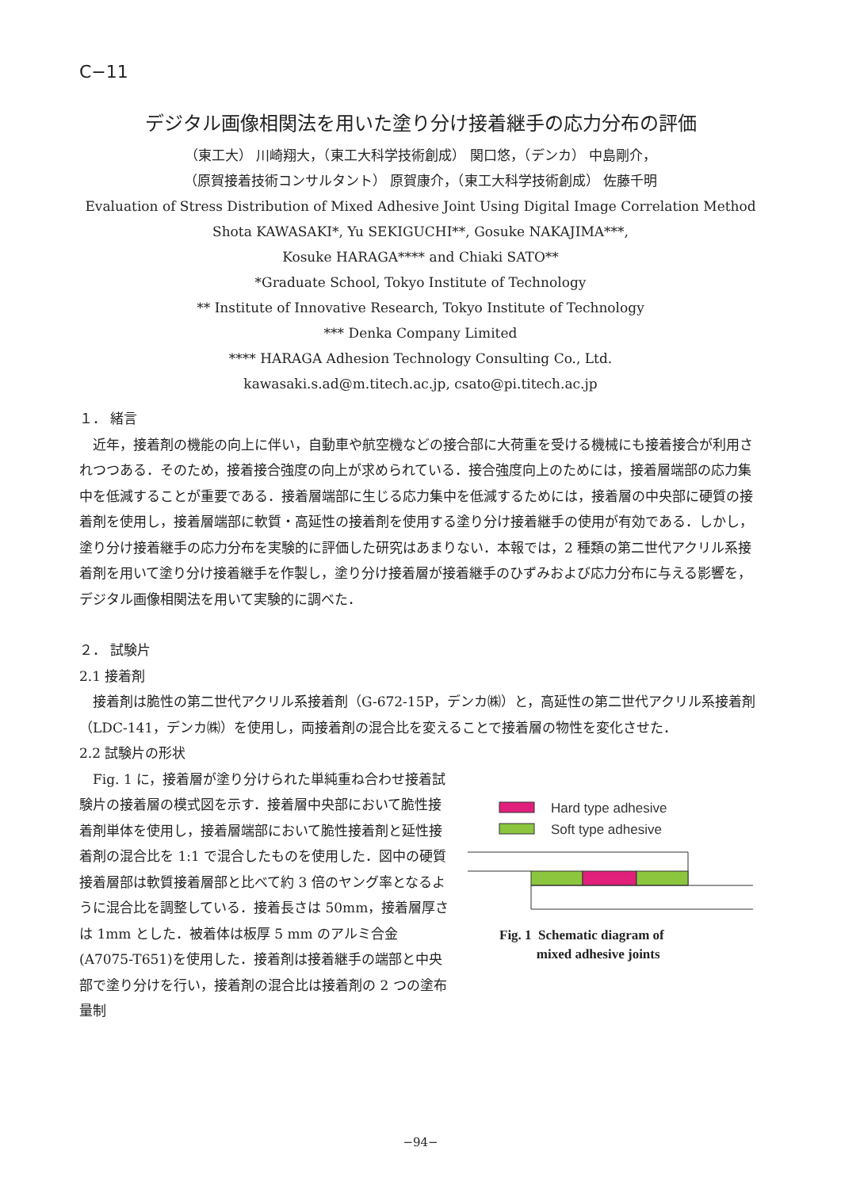C−11
デジタル画像相関法を用いた塗り分け接着継手の応力分布の評価
（東工大） 川崎翔大，（東工大科学技術創成） 関口悠，（デンカ） 中島剛介，
（原賀接着技術コンサルタント） 原賀康介，（東工大科学技術創成） 佐藤千明
Evaluation of Stress Distribution of Mixed Adhesive Joint Using Digital Image Correlation Method
Shota KAWASAKI*, Yu SEKIGUCHI**, Gosuke NAKAJIMA***,
Kosuke HARAGA**** and Chiaki SATO**
*Graduate School, Tokyo Institute of Technology
** Institute of Innovative Research, Tokyo Institute of Technology
*** Denka Company Limited
**** HARAGA Adhesion Technology Consulting Co., Ltd.
kawasaki.s.ad@m.titech.ac.jp, csato@pi.titech.ac.jp
１． 緒言
近年，接着剤の機能の向上に伴い，自動車や航空機などの接合部に大荷重を受ける機械にも接着接合が利用されつつある．そのため，接着接合強度の向上が求められている．接合強度向上のためには，接着層端部の応力集中を低減することが重要である．接着層端部に生じる応力集中を低減するためには，接着層の中央部に硬質の接着剤を使用し，接着層端部に軟質・高延性の接着剤を使用する塗り分け接着継手の使用が有効である．しかし，塗り分け接着継手の応力分布を実験的に評価した研究はあまりない．本報では，2 種類の第二世代アクリル系接着剤を用いて塗り分け接着継手を作製し，塗り分け接着層が接着継手のひずみおよび応力分布に与える影響を，デジタル画像相関法を用いて実験的に調べた．
２． 試験片
2.1 接着剤
接着剤は脆性の第二世代アクリル系接着剤（G-672-15P，デンカ㈱）と，高延性の第二世代アクリル系接着剤（LDC-141，デンカ㈱）を使用し，両接着剤の混合比を変えることで接着層の物性を変化させた．
2.2 試験片の形状
Fig. 1 に，接着層が塗り分けられた単純重ね合わせ接着試験片の接着層の模式図を示す．接着層中央部において脆性接着剤単体を使用し，接着層端部において脆性接着剤と延性接着剤の混合比を 1:1 で混合したものを使用した．図中の硬質接着層部は軟質接着層部と比べて約 3 倍のヤング率となるように混合比を調整している．接着長さは 50mm，接着層厚さは 1mm とした．被着体は板厚 5 mm のアルミ合金(A7075-T651)を使用した．接着剤は接着継手の端部と中央部で塗り分けを行い，接着剤の混合比は接着剤の 2 つの塗布量制
Hard type adhesive
Soft type adhesive
Fig. 1 Schematic diagram of
mixed adhesive joints
−94−